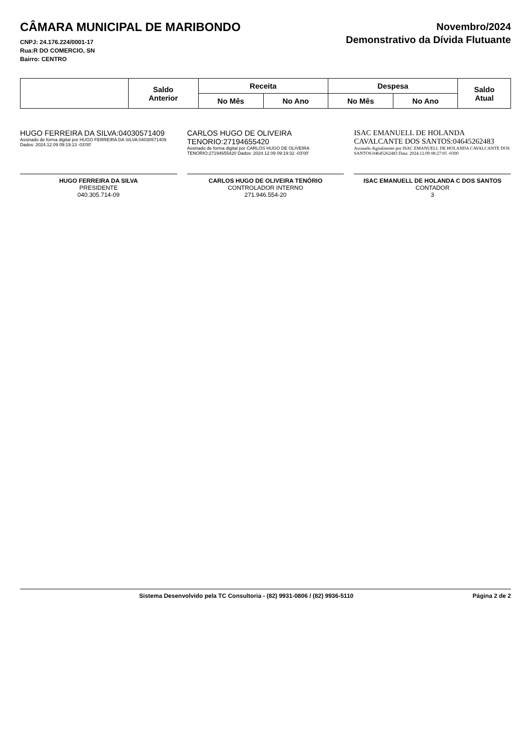CÂMARA MUNICIPAL DE MARIBONDO
CNPJ: 24.176.224/0001-17
Rua:R DO COMERCIO, SN
Bairro: CENTRO
Novembro/2024
Demonstrativo da Dívida Flutuante
| | Saldo Anterior | Receita | | Despesa | | Saldo Atual |
| --- | --- | --- | --- | --- | --- | --- |
| | | No Mês | No Ano | No Mês | No Ano | |
HUGO FERREIRA DA SILVA:04030571409
Assinado de forma digital por HUGO FERREIRA DA SILVA:04030571409 Dados: 2024.12.09 09:19:13 -03'00'
HUGO FERREIRA DA SILVA
PRESIDENTE
040.305.714-09
CARLOS HUGO DE OLIVEIRA TENORIO:27194655420
Assinado de forma digital por CARLOS HUGO DE OLIVEIRA TENORIO:27194655420 Dados: 2024.12.09 09:19:32 -03'00'
CARLOS HUGO DE OLIVEIRA TENÓRIO
CONTROLADOR INTERNO
271.946.554-20
ISAC EMANUELL DE HOLANDA CAVALCANTE DOS SANTOS:04645262483
Assinado digitalmente por ISAC EMANUELL DE HOLANDA CAVALCANTE DOS SANTOS:04645262483 Data: 2024.12.09 08:27:05 -0300
ISAC EMANUELL DE HOLANDA C DOS SANTOS
CONTADOR
3
Sistema Desenvolvido pela TC Consultoria - (82) 9931-0806 / (82) 9936-5110 Página 2 de 2